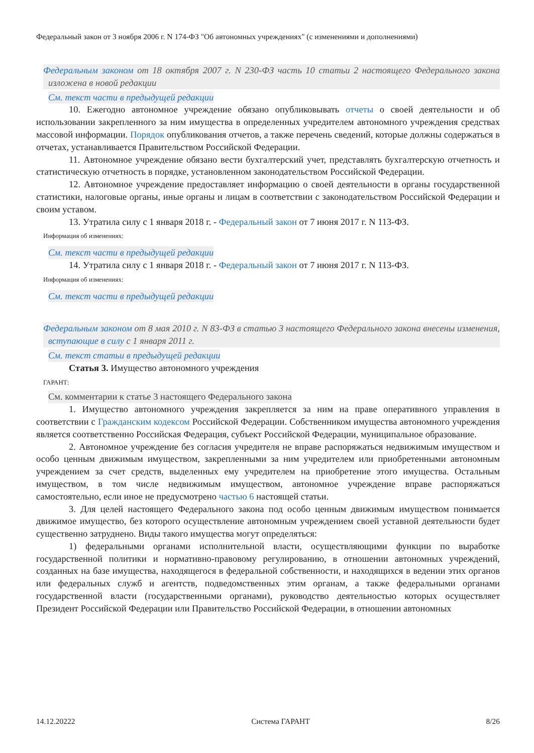Федеральный закон от 3 ноября 2006 г. N 174-ФЗ "Об автономных учреждениях" (с изменениями и дополнениями)
Федеральным законом от 18 октября 2007 г. N 230-ФЗ часть 10 статьи 2 настоящего Федерального закона изложена в новой редакции
См. текст части в предыдущей редакции
10. Ежегодно автономное учреждение обязано опубликовывать отчеты о своей деятельности и об использовании закрепленного за ним имущества в определенных учредителем автономного учреждения средствах массовой информации. Порядок опубликования отчетов, а также перечень сведений, которые должны содержаться в отчетах, устанавливается Правительством Российской Федерации.
11. Автономное учреждение обязано вести бухгалтерский учет, представлять бухгалтерскую отчетность и статистическую отчетность в порядке, установленном законодательством Российской Федерации.
12. Автономное учреждение предоставляет информацию о своей деятельности в органы государственной статистики, налоговые органы, иные органы и лицам в соответствии с законодательством Российской Федерации и своим уставом.
13. Утратила силу с 1 января 2018 г. - Федеральный закон от 7 июня 2017 г. N 113-ФЗ.
Информация об изменениях:
См. текст части в предыдущей редакции
14. Утратила силу с 1 января 2018 г. - Федеральный закон от 7 июня 2017 г. N 113-ФЗ.
Информация об изменениях:
См. текст части в предыдущей редакции
Федеральным законом от 8 мая 2010 г. N 83-ФЗ в статью 3 настоящего Федерального закона внесены изменения, вступающие в силу с 1 января 2011 г.
См. текст статьи в предыдущей редакции
Статья 3. Имущество автономного учреждения
ГАРАНТ:
См. комментарии к статье 3 настоящего Федерального закона
1. Имущество автономного учреждения закрепляется за ним на праве оперативного управления в соответствии с Гражданским кодексом Российской Федерации. Собственником имущества автономного учреждения является соответственно Российская Федерация, субъект Российской Федерации, муниципальное образование.
2. Автономное учреждение без согласия учредителя не вправе распоряжаться недвижимым имуществом и особо ценным движимым имуществом, закрепленными за ним учредителем или приобретенными автономным учреждением за счет средств, выделенных ему учредителем на приобретение этого имущества. Остальным имуществом, в том числе недвижимым имуществом, автономное учреждение вправе распоряжаться самостоятельно, если иное не предусмотрено частью 6 настоящей статьи.
3. Для целей настоящего Федерального закона под особо ценным движимым имуществом понимается движимое имущество, без которого осуществление автономным учреждением своей уставной деятельности будет существенно затруднено. Виды такого имущества могут определяться:
1) федеральными органами исполнительной власти, осуществляющими функции по выработке государственной политики и нормативно-правовому регулированию, в отношении автономных учреждений, созданных на базе имущества, находящегося в федеральной собственности, и находящихся в ведении этих органов или федеральных служб и агентств, подведомственных этим органам, а также федеральными органами государственной власти (государственными органами), руководство деятельностью которых осуществляет Президент Российской Федерации или Правительство Российской Федерации, в отношении автономных
14.12.20222 Система ГАРАНТ 8/26